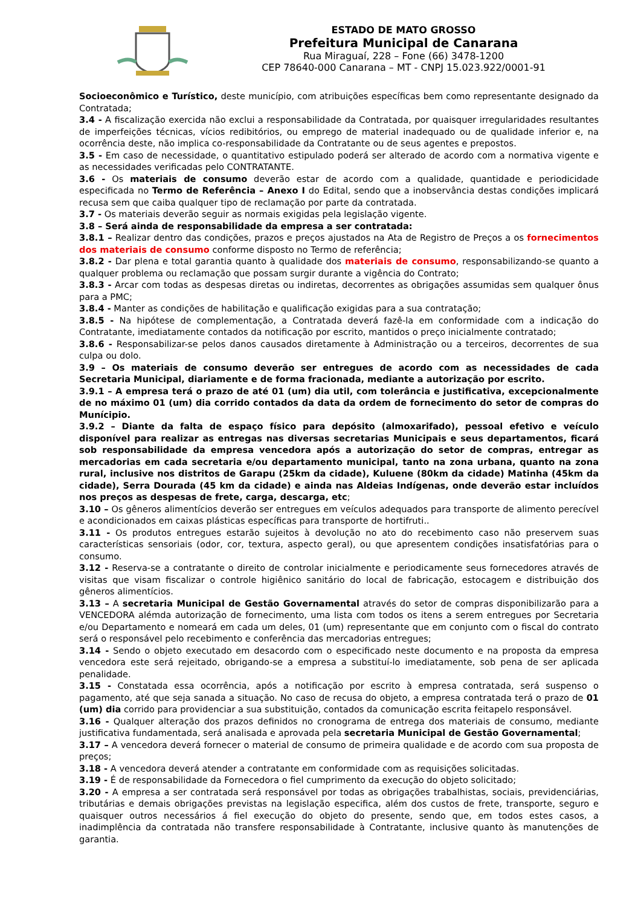ESTADO DE MATO GROSSO
Prefeitura Municipal de Canarana
Rua Miraguaí, 228 – Fone (66) 3478-1200
CEP 78640-000 Canarana – MT - CNPJ 15.023.922/0001-91
Socioeconômico e Turístico, deste município, com atribuições específicas bem como representante designado da Contratada;
3.4 - A fiscalização exercida não exclui a responsabilidade da Contratada, por quaisquer irregularidades resultantes de imperfeições técnicas, vícios redibitórios, ou emprego de material inadequado ou de qualidade inferior e, na ocorrência deste, não implica co-responsabilidade da Contratante ou de seus agentes e prepostos.
3.5 - Em caso de necessidade, o quantitativo estipulado poderá ser alterado de acordo com a normativa vigente e as necessidades verificadas pelo CONTRATANTE.
3.6 - Os materiais de consumo deverão estar de acordo com a qualidade, quantidade e periodicidade especificada no Termo de Referência – Anexo I do Edital, sendo que a inobservância destas condições implicará recusa sem que caiba qualquer tipo de reclamação por parte da contratada.
3.7 - Os materiais deverão seguir as normais exigidas pela legislação vigente.
3.8 – Será ainda de responsabilidade da empresa a ser contratada:
3.8.1 – Realizar dentro das condições, prazos e preços ajustados na Ata de Registro de Preços a os fornecimentos dos materiais de consumo conforme disposto no Termo de referência;
3.8.2 - Dar plena e total garantia quanto à qualidade dos materiais de consumo, responsabilizando-se quanto a qualquer problema ou reclamação que possam surgir durante a vigência do Contrato;
3.8.3 - Arcar com todas as despesas diretas ou indiretas, decorrentes as obrigações assumidas sem qualquer ônus para a PMC;
3.8.4 - Manter as condições de habilitação e qualificação exigidas para a sua contratação;
3.8.5 - Na hipótese de complementação, a Contratada deverá fazê-la em conformidade com a indicação do Contratante, imediatamente contados da notificação por escrito, mantidos o preço inicialmente contratado;
3.8.6 - Responsabilizar-se pelos danos causados diretamente à Administração ou a terceiros, decorrentes de sua culpa ou dolo.
3.9 – Os materiais de consumo deverão ser entregues de acordo com as necessidades de cada Secretaria Municipal, diariamente e de forma fracionada, mediante a autorização por escrito.
3.9.1 – A empresa terá o prazo de até 01 (um) dia util, com tolerância e justificativa, excepcionalmente de no máximo 01 (um) dia corrido contados da data da ordem de fornecimento do setor de compras do Munícipio.
3.9.2 – Diante da falta de espaço físico para depósito (almoxarifado), pessoal efetivo e veículo disponível para realizar as entregas nas diversas secretarias Municipais e seus departamentos, ficará sob responsabilidade da empresa vencedora após a autorização do setor de compras, entregar as mercadorias em cada secretaria e/ou departamento municipal, tanto na zona urbana, quanto na zona rural, inclusive nos distritos de Garapu (25km da cidade), Kuluene (80km da cidade) Matinha (45km da cidade), Serra Dourada (45 km da cidade) e ainda nas Aldeias Indígenas, onde deverão estar incluídos nos preços as despesas de frete, carga, descarga, etc;
3.10 – Os gêneros alimentícios deverão ser entregues em veículos adequados para transporte de alimento perecível e acondicionados em caixas plásticas específicas para transporte de hortifruti..
3.11 - Os produtos entregues estarão sujeitos à devolução no ato do recebimento caso não preservem suas características sensoriais (odor, cor, textura, aspecto geral), ou que apresentem condições insatisfatórias para o consumo.
3.12 - Reserva-se a contratante o direito de controlar inicialmente e periodicamente seus fornecedores através de visitas que visam fiscalizar o controle higiênico sanitário do local de fabricação, estocagem e distribuição dos gêneros alimentícios.
3.13 – A secretaria Municipal de Gestão Governamental através do setor de compras disponibilizarão para a VENCEDORA alémda autorização de fornecimento, uma lista com todos os itens a serem entregues por Secretaria e/ou Departamento e nomeará em cada um deles, 01 (um) representante que em conjunto com o fiscal do contrato será o responsável pelo recebimento e conferência das mercadorias entregues;
3.14 - Sendo o objeto executado em desacordo com o especificado neste documento e na proposta da empresa vencedora este será rejeitado, obrigando-se a empresa a substituí-lo imediatamente, sob pena de ser aplicada penalidade.
3.15 - Constatada essa ocorrência, após a notificação por escrito à empresa contratada, será suspenso o pagamento, até que seja sanada a situação. No caso de recusa do objeto, a empresa contratada terá o prazo de 01 (um) dia corrido para providenciar a sua substituição, contados da comunicação escrita feitapelo responsável.
3.16 - Qualquer alteração dos prazos definidos no cronograma de entrega dos materiais de consumo, mediante justificativa fundamentada, será analisada e aprovada pela secretaria Municipal de Gestão Governamental;
3.17 – A vencedora deverá fornecer o material de consumo de primeira qualidade e de acordo com sua proposta de preços;
3.18 - A vencedora deverá atender a contratante em conformidade com as requisições solicitadas.
3.19 - É de responsabilidade da Fornecedora o fiel cumprimento da execução do objeto solicitado;
3.20 - A empresa a ser contratada será responsável por todas as obrigações trabalhistas, sociais, previdenciárias, tributárias e demais obrigações previstas na legislação especifica, além dos custos de frete, transporte, seguro e quaisquer outros necessários á fiel execução do objeto do presente, sendo que, em todos estes casos, a inadimplência da contratada não transfere responsabilidade à Contratante, inclusive quanto às manutenções de garantia.